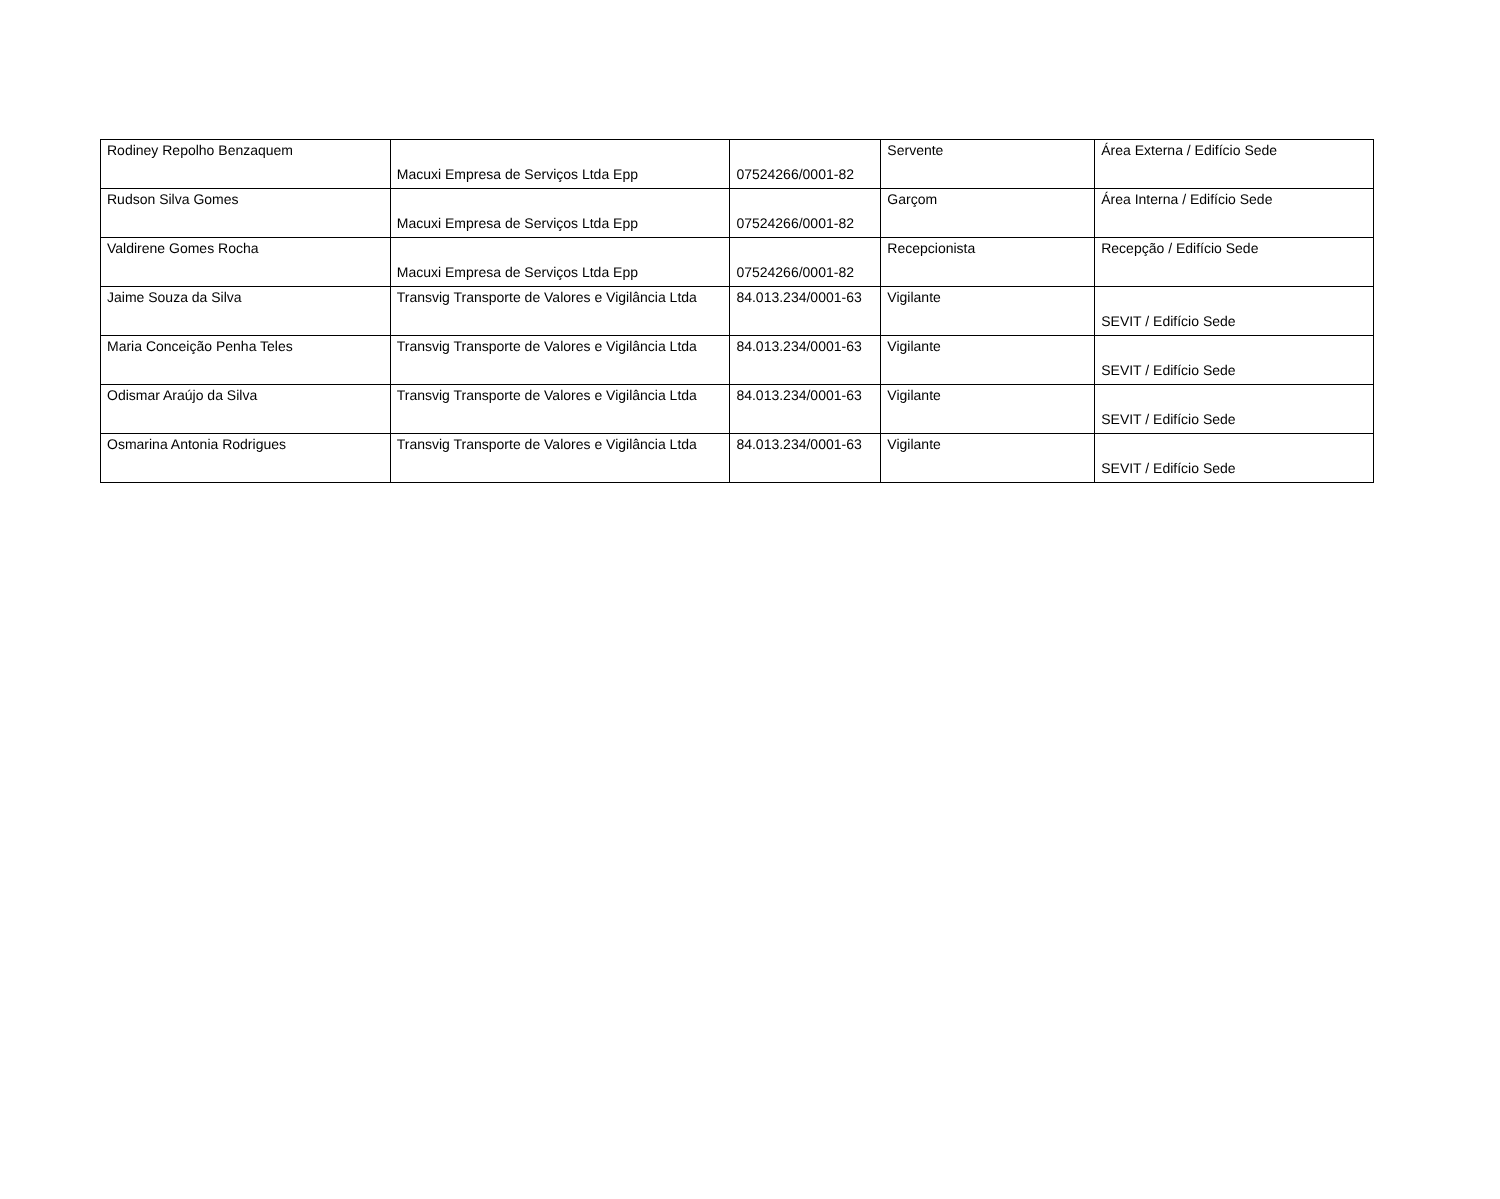| Rodiney Repolho Benzaquem | Macuxi Empresa de Serviços Ltda Epp | 07524266/0001-82 | Servente | Área Externa / Edifício Sede |
| Rudson Silva Gomes | Macuxi Empresa de Serviços Ltda Epp | 07524266/0001-82 | Garçom | Área Interna / Edifício Sede |
| Valdirene Gomes Rocha | Macuxi Empresa de Serviços Ltda Epp | 07524266/0001-82 | Recepcionista | Recepção / Edifício Sede |
| Jaime Souza da Silva | Transvig Transporte de Valores e Vigilância Ltda | 84.013.234/0001-63 | Vigilante | SEVIT / Edifício Sede |
| Maria Conceição Penha Teles | Transvig Transporte de Valores e Vigilância Ltda | 84.013.234/0001-63 | Vigilante | SEVIT / Edifício Sede |
| Odismar Araújo da Silva | Transvig Transporte de Valores e Vigilância Ltda | 84.013.234/0001-63 | Vigilante | SEVIT / Edifício Sede |
| Osmarina Antonia Rodrigues | Transvig Transporte de Valores e Vigilância Ltda | 84.013.234/0001-63 | Vigilante | SEVIT / Edifício Sede |